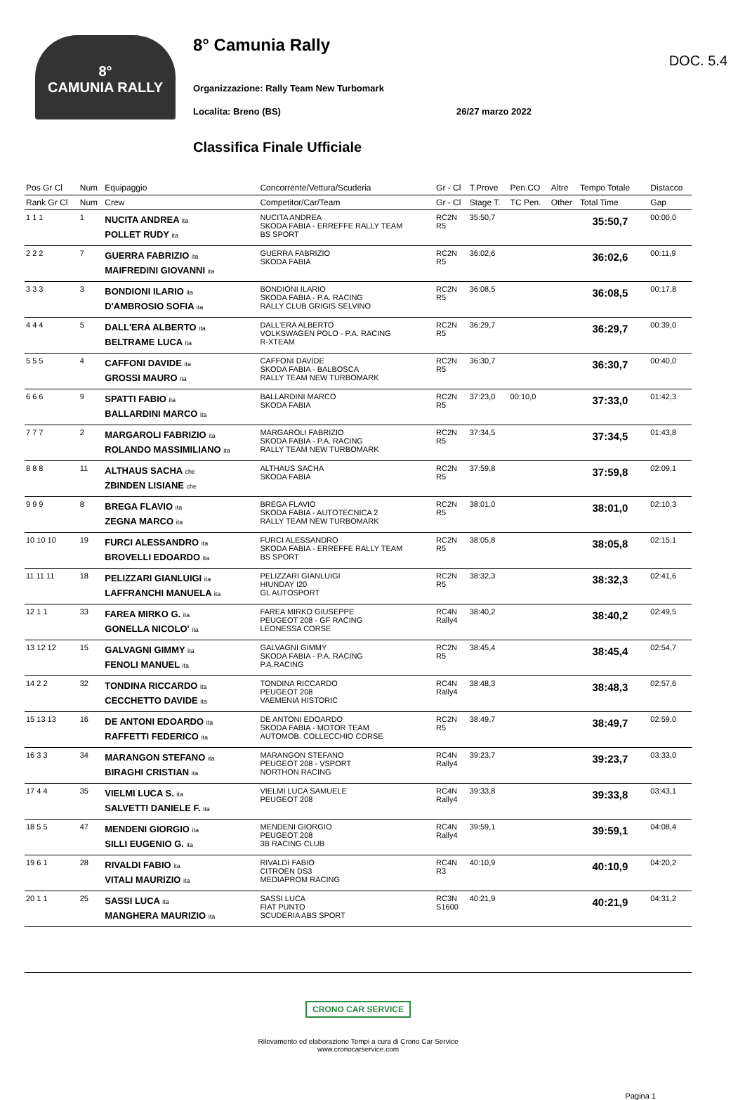8°
CAMUNIA RALLY
8° Camunia Rally
Organizzazione: Rally Team New Turbomark
Localita: Breno (BS) 26/27 marzo 2022
Classifica Finale Ufficiale
DOC. 5.4
| Pos Gr Cl | Num | Equipaggio | Concorrente/Vettura/Scuderia | Gr - Cl | T.Prove | Pen.CO | Altre | Tempo Totale | Distacco |
| --- | --- | --- | --- | --- | --- | --- | --- | --- | --- |
| Rank Gr Cl | Num | Crew | Competitor/Car/Team | Gr - Cl | Stage T. | TC Pen. | Other | Total Time | Gap |
| 1 1 1 | 1 | NUCITA ANDREA ita POLLET RUDY ita | NUCITA ANDREA SKODA FABIA - ERREFFE RALLY TEAM BS SPORT | RC2N R5 | 35:50,7 | | | 35:50,7 | 00:00,0 |
| 2 2 2 | 7 | GUERRA FABRIZIO ita MAIFREDINI GIOVANNI ita | GUERRA FABRIZIO SKODA FABIA | RC2N R5 | 36:02,6 | | | 36:02,6 | 00:11,9 |
| 3 3 3 | 3 | BONDIONI ILARIO ita D'AMBROSIO SOFIA ita | BONDIONI ILARIO SKODA FABIA - P.A. RACING RALLY CLUB GRIGIS SELVINO | RC2N R5 | 36:08,5 | | | 36:08,5 | 00:17,8 |
| 4 4 4 | 5 | DALL'ERA ALBERTO ita BELTRAME LUCA ita | DALL'ERA ALBERTO VOLKSWAGEN POLO - P.A. RACING R-XTEAM | RC2N R5 | 36:29,7 | | | 36:29,7 | 00:39,0 |
| 5 5 5 | 4 | CAFFONI DAVIDE ita GROSSI MAURO ita | CAFFONI DAVIDE SKODA FABIA - BALBOSCA RALLY TEAM NEW TURBOMARK | RC2N R5 | 36:30,7 | | | 36:30,7 | 00:40,0 |
| 6 6 6 | 9 | SPATTI FABIO ita BALLARDINI MARCO ita | BALLARDINI MARCO SKODA FABIA | RC2N R5 | 37:23,0 | 00:10,0 | | 37:33,0 | 01:42,3 |
| 7 7 7 | 2 | MARGAROLI FABRIZIO ita ROLANDO MASSIMILIANO ita | MARGAROLI FABRIZIO SKODA FABIA - P.A. RACING RALLY TEAM NEW TURBOMARK | RC2N R5 | 37:34,5 | | | 37:34,5 | 01:43,8 |
| 8 8 8 | 11 | ALTHAUS SACHA che ZBINDEN LISIANE che | ALTHAUS SACHA SKODA FABIA | RC2N R5 | 37:59,8 | | | 37:59,8 | 02:09,1 |
| 9 9 9 | 8 | BREGA FLAVIO ita ZEGNA MARCO ita | BREGA FLAVIO SKODA FABIA - AUTOTECNICA 2 RALLY TEAM NEW TURBOMARK | RC2N R5 | 38:01,0 | | | 38:01,0 | 02:10,3 |
| 10 10 10 | 19 | FURCI ALESSANDRO ita BROVELLI EDOARDO ita | FURCI ALESSANDRO SKODA FABIA - ERREFFE RALLY TEAM BS SPORT | RC2N R5 | 38:05,8 | | | 38:05,8 | 02:15,1 |
| 11 11 11 | 18 | PELIZZARI GIANLUIGI ita LAFFRANCHI MANUELA ita | PELIZZARI GIANLUIGI HIUNDAY I20 GL AUTOSPORT | RC2N R5 | 38:32,3 | | | 38:32,3 | 02:41,6 |
| 12 1 1 | 33 | FAREA MIRKO G. ita GONELLA NICOLO' ita | FAREA MIRKO GIUSEPPE PEUGEOT 208 - GF RACING LEONESSA CORSE | RC4N Rally4 | 38:40,2 | | | 38:40,2 | 02:49,5 |
| 13 12 12 | 15 | GALVAGNI GIMMY ita FENOLI MANUEL ita | GALVAGNI GIMMY SKODA FABIA - P.A. RACING P.A.RACING | RC2N R5 | 38:45,4 | | | 38:45,4 | 02:54,7 |
| 14 2 2 | 32 | TONDINA RICCARDO ita CECCHETTO DAVIDE ita | TONDINA RICCARDO PEUGEOT 208 VAEMENIA HISTORIC | RC4N Rally4 | 38:48,3 | | | 38:48,3 | 02:57,6 |
| 15 13 13 | 16 | DE ANTONI EDOARDO ita RAFFETTI FEDERICO ita | DE ANTONI EDOARDO SKODA FABIA - MOTOR TEAM AUTOMOB. COLLECCHIO CORSE | RC2N R5 | 38:49,7 | | | 38:49,7 | 02:59,0 |
| 16 3 3 | 34 | MARANGON STEFANO ita BIRAGHI CRISTIAN ita | MARANGON STEFANO PEUGEOT 208 - VSPORT NORTHON RACING | RC4N Rally4 | 39:23,7 | | | 39:23,7 | 03:33,0 |
| 17 4 4 | 35 | VIELMI LUCA S. ita SALVETTI DANIELE F. ita | VIELMI LUCA SAMUELE PEUGEOT 208 | RC4N Rally4 | 39:33,8 | | | 39:33,8 | 03:43,1 |
| 18 5 5 | 47 | MENDENI GIORGIO ita SILLI EUGENIO G. ita | MENDENI GIORGIO PEUGEOT 208 3B RACING CLUB | RC4N Rally4 | 39:59,1 | | | 39:59,1 | 04:08,4 |
| 19 6 1 | 28 | RIVALDI FABIO ita VITALI MAURIZIO ita | RIVALDI FABIO CITROEN DS3 MEDIAPROM RACING | RC4N R3 | 40:10,9 | | | 40:10,9 | 04:20,2 |
| 20 1 1 | 25 | SASSI LUCA ita MANGHERA MAURIZIO ita | SASSI LUCA FIAT PUNTO SCUDERIA ABS SPORT | RC3N S1600 | 40:21,9 | | | 40:21,9 | 04:31,2 |
CRONO CAR SERVICE
Rilevamento ed elaborazione Tempi a cura di Crono Car Service
www.cronocarservice.com
Pagina 1